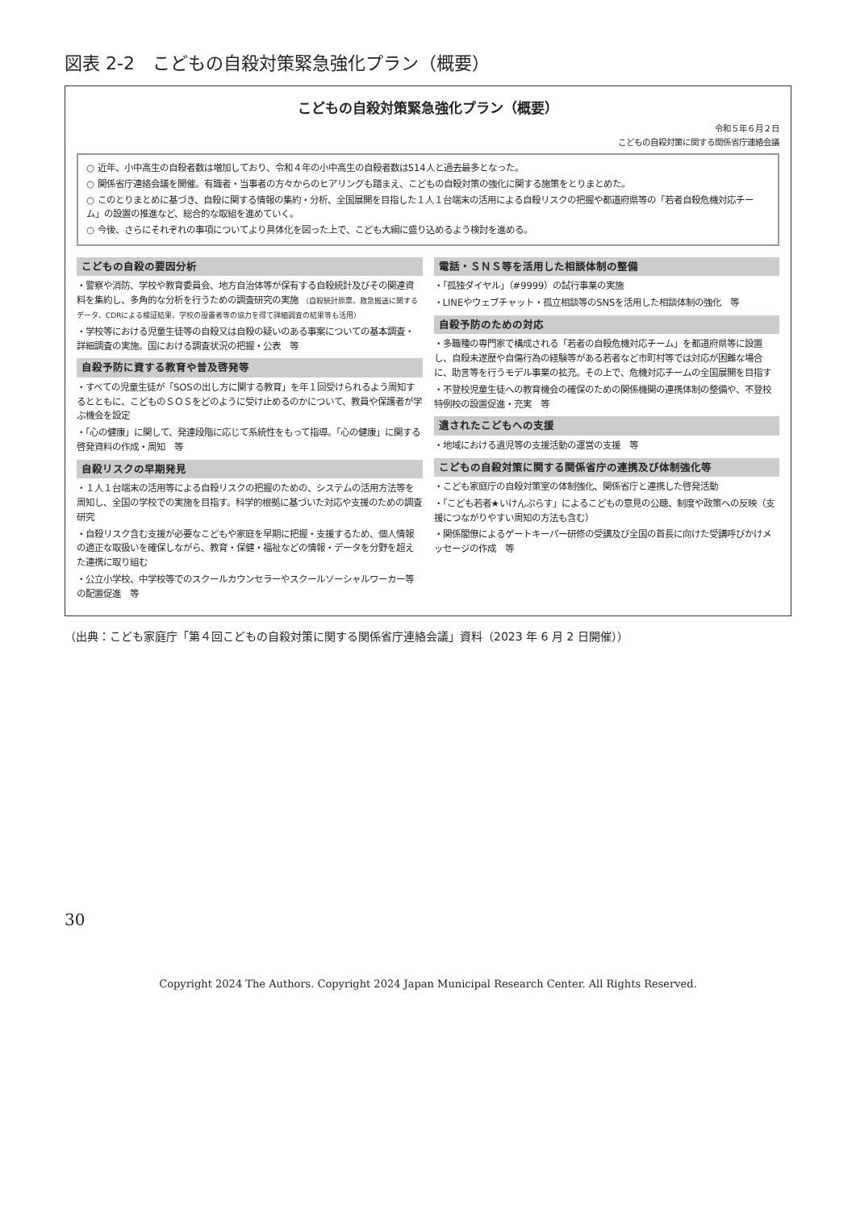図表 2-2　こどもの自殺対策緊急強化プラン（概要）
こどもの自殺対策緊急強化プラン（概要）
令和５年６月２日
こどもの自殺対策に関する関係省庁連絡会議
○ 近年、小中高生の自殺者数は増加しており、令和４年の小中高生の自殺者数は514人と過去最多となった。
○ 関係省庁連絡会議を開催。有識者・当事者の方々からのヒアリングも踏まえ、こどもの自殺対策の強化に関する施策をとりまとめた。
○ このとりまとめに基づき、自殺に関する情報の集約・分析、全国展開を目指した１人１台端末の活用による自殺リスクの把握や都道府県等の「若者自殺危機対応チーム」の設置の推進など、総合的な取組を進めていく。
○ 今後、さらにそれぞれの事項についてより具体化を図った上で、こども大綱に盛り込めるよう検討を進める。
こどもの自殺の要因分析
・警察や消防、学校や教育委員会、地方自治体等が保有する自殺統計及びその関連資料を集約し、多角的な分析を行うための調査研究の実施 （自殺統計原票、救急搬送に関するデータ、CDRによる検証結果、学校の設置者等の協力を得て詳細調査の結果等も活用）
・学校等における児童生徒等の自殺又は自殺の疑いのある事案についての基本調査・詳細調査の実施。国における調査状況の把握・公表　等
自殺予防に資する教育や普及啓発等
・すべての児童生徒が「SOSの出し方に関する教育」を年１回受けられるよう周知するとともに、こどものＳＯＳをどのように受け止めるのかについて、教員や保護者が学ぶ機会を設定
・「心の健康」に関して、発達段階に応じて系統性をもって指導。「心の健康」に関する啓発資料の作成・周知　等
自殺リスクの早期発見
・１人１台端末の活用等による自殺リスクの把握のための、システムの活用方法等を周知し、全国の学校での実施を目指す。科学的根拠に基づいた対応や支援のための調査研究
・自殺リスク含む支援が必要なこどもや家庭を早期に把握・支援するため、個人情報の適正な取扱いを確保しながら、教育・保健・福祉などの情報・データを分野を超えた連携に取り組む
・公立小学校、中学校等でのスクールカウンセラーやスクールソーシャルワーカー等の配置促進　等
電話・ＳＮＳ等を活用した相談体制の整備
・「孤独ダイヤル」（#9999）の試行事業の実施
・LINEやウェブチャット・孤立相談等のSNSを活用した相談体制の強化　等
自殺予防のための対応
・多職種の専門家で構成される「若者の自殺危機対応チーム」を都道府県等に設置し、自殺未遂歴や自傷行為の経験等がある若者など市町村等では対応が困難な場合に、助言等を行うモデル事業の拡充。その上で、危機対応チームの全国展開を目指す
・不登校児童生徒への教育機会の確保のための関係機関の連携体制の整備や、不登校特例校の設置促進・充実　等
遺されたこどもへの支援
・地域における遺児等の支援活動の運営の支援　等
こどもの自殺対策に関する関係省庁の連携及び体制強化等
・こども家庭庁の自殺対策室の体制強化、関係省庁と連携した啓発活動
・「こども若者★いけんぷらす」によるこどもの意見の公聴、制度や政策への反映（支援につながりやすい周知の方法も含む）
・関係閣僚によるゲートキーパー研修の受講及び全国の首長に向けた受講呼びかけメッセージの作成　等
（出典：こども家庭庁「第４回こどもの自殺対策に関する関係省庁連絡会議」資料（2023 年 6 月 2 日開催））
30
Copyright 2024 The Authors. Copyright 2024 Japan Municipal Research Center. All Rights Reserved.